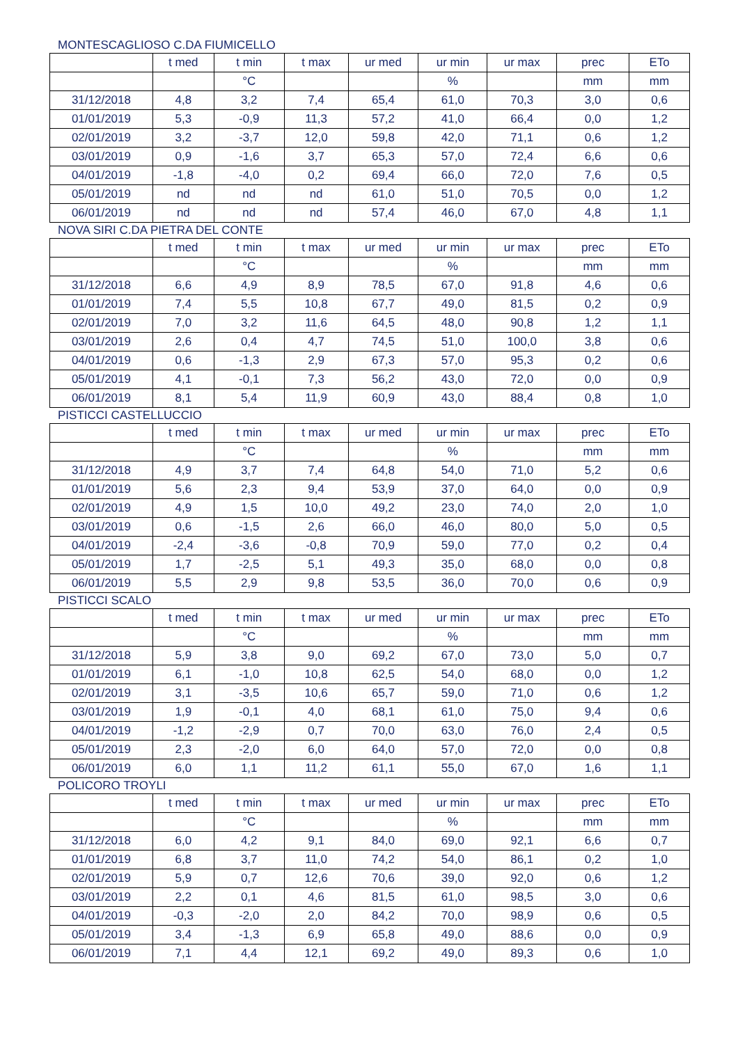MONTESCAGLIOSO C.DA FIUMICELLO
| | t med | t min | t max | ur med | ur min | ur max | prec | ETo |
| --- | --- | --- | --- | --- | --- | --- | --- | --- |
| | | °C | | | % | | mm | mm |
| 31/12/2018 | 4,8 | 3,2 | 7,4 | 65,4 | 61,0 | 70,3 | 3,0 | 0,6 |
| 01/01/2019 | 5,3 | -0,9 | 11,3 | 57,2 | 41,0 | 66,4 | 0,0 | 1,2 |
| 02/01/2019 | 3,2 | -3,7 | 12,0 | 59,8 | 42,0 | 71,1 | 0,6 | 1,2 |
| 03/01/2019 | 0,9 | -1,6 | 3,7 | 65,3 | 57,0 | 72,4 | 6,6 | 0,6 |
| 04/01/2019 | -1,8 | -4,0 | 0,2 | 69,4 | 66,0 | 72,0 | 7,6 | 0,5 |
| 05/01/2019 | nd | nd | nd | 61,0 | 51,0 | 70,5 | 0,0 | 1,2 |
| 06/01/2019 | nd | nd | nd | 57,4 | 46,0 | 67,0 | 4,8 | 1,1 |
NOVA SIRI C.DA PIETRA DEL CONTE
| | t med | t min | t max | ur med | ur min | ur max | prec | ETo |
| --- | --- | --- | --- | --- | --- | --- | --- | --- |
| | | °C | | | % | | mm | mm |
| 31/12/2018 | 6,6 | 4,9 | 8,9 | 78,5 | 67,0 | 91,8 | 4,6 | 0,6 |
| 01/01/2019 | 7,4 | 5,5 | 10,8 | 67,7 | 49,0 | 81,5 | 0,2 | 0,9 |
| 02/01/2019 | 7,0 | 3,2 | 11,6 | 64,5 | 48,0 | 90,8 | 1,2 | 1,1 |
| 03/01/2019 | 2,6 | 0,4 | 4,7 | 74,5 | 51,0 | 100,0 | 3,8 | 0,6 |
| 04/01/2019 | 0,6 | -1,3 | 2,9 | 67,3 | 57,0 | 95,3 | 0,2 | 0,6 |
| 05/01/2019 | 4,1 | -0,1 | 7,3 | 56,2 | 43,0 | 72,0 | 0,0 | 0,9 |
| 06/01/2019 | 8,1 | 5,4 | 11,9 | 60,9 | 43,0 | 88,4 | 0,8 | 1,0 |
PISTICCI CASTELLUCCIO
| | t med | t min | t max | ur med | ur min | ur max | prec | ETo |
| --- | --- | --- | --- | --- | --- | --- | --- | --- |
| | | °C | | | % | | mm | mm |
| 31/12/2018 | 4,9 | 3,7 | 7,4 | 64,8 | 54,0 | 71,0 | 5,2 | 0,6 |
| 01/01/2019 | 5,6 | 2,3 | 9,4 | 53,9 | 37,0 | 64,0 | 0,0 | 0,9 |
| 02/01/2019 | 4,9 | 1,5 | 10,0 | 49,2 | 23,0 | 74,0 | 2,0 | 1,0 |
| 03/01/2019 | 0,6 | -1,5 | 2,6 | 66,0 | 46,0 | 80,0 | 5,0 | 0,5 |
| 04/01/2019 | -2,4 | -3,6 | -0,8 | 70,9 | 59,0 | 77,0 | 0,2 | 0,4 |
| 05/01/2019 | 1,7 | -2,5 | 5,1 | 49,3 | 35,0 | 68,0 | 0,0 | 0,8 |
| 06/01/2019 | 5,5 | 2,9 | 9,8 | 53,5 | 36,0 | 70,0 | 0,6 | 0,9 |
PISTICCI SCALO
| | t med | t min | t max | ur med | ur min | ur max | prec | ETo |
| --- | --- | --- | --- | --- | --- | --- | --- | --- |
| | | °C | | | % | | mm | mm |
| 31/12/2018 | 5,9 | 3,8 | 9,0 | 69,2 | 67,0 | 73,0 | 5,0 | 0,7 |
| 01/01/2019 | 6,1 | -1,0 | 10,8 | 62,5 | 54,0 | 68,0 | 0,0 | 1,2 |
| 02/01/2019 | 3,1 | -3,5 | 10,6 | 65,7 | 59,0 | 71,0 | 0,6 | 1,2 |
| 03/01/2019 | 1,9 | -0,1 | 4,0 | 68,1 | 61,0 | 75,0 | 9,4 | 0,6 |
| 04/01/2019 | -1,2 | -2,9 | 0,7 | 70,0 | 63,0 | 76,0 | 2,4 | 0,5 |
| 05/01/2019 | 2,3 | -2,0 | 6,0 | 64,0 | 57,0 | 72,0 | 0,0 | 0,8 |
| 06/01/2019 | 6,0 | 1,1 | 11,2 | 61,1 | 55,0 | 67,0 | 1,6 | 1,1 |
POLICORO TROYLI
| | t med | t min | t max | ur med | ur min | ur max | prec | ETo |
| --- | --- | --- | --- | --- | --- | --- | --- | --- |
| | | °C | | | % | | mm | mm |
| 31/12/2018 | 6,0 | 4,2 | 9,1 | 84,0 | 69,0 | 92,1 | 6,6 | 0,7 |
| 01/01/2019 | 6,8 | 3,7 | 11,0 | 74,2 | 54,0 | 86,1 | 0,2 | 1,0 |
| 02/01/2019 | 5,9 | 0,7 | 12,6 | 70,6 | 39,0 | 92,0 | 0,6 | 1,2 |
| 03/01/2019 | 2,2 | 0,1 | 4,6 | 81,5 | 61,0 | 98,5 | 3,0 | 0,6 |
| 04/01/2019 | -0,3 | -2,0 | 2,0 | 84,2 | 70,0 | 98,9 | 0,6 | 0,5 |
| 05/01/2019 | 3,4 | -1,3 | 6,9 | 65,8 | 49,0 | 88,6 | 0,0 | 0,9 |
| 06/01/2019 | 7,1 | 4,4 | 12,1 | 69,2 | 49,0 | 89,3 | 0,6 | 1,0 |